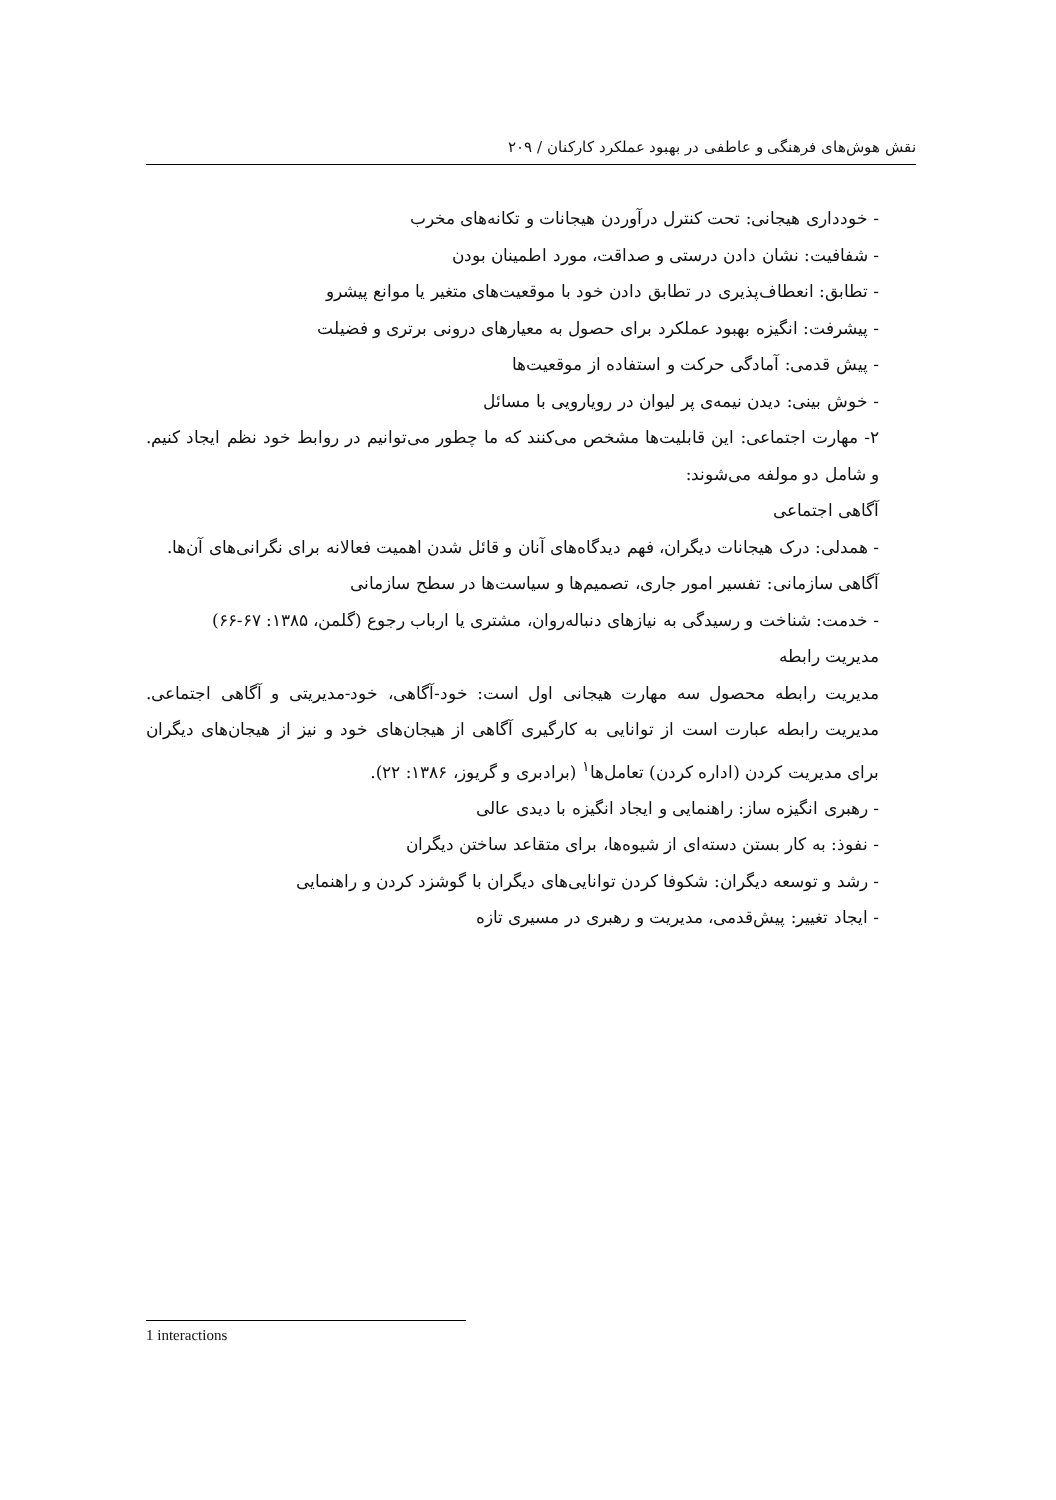نقش هوش‌های فرهنگی و عاطفی در بهبود عملکرد کارکنان / ۲۰۹
- خودداری هیجانی: تحت کنترل درآوردن هیجانات و تکانه‌های مخرب
- شفافیت: نشان دادن درستی و صداقت، مورد اطمینان بودن
- تطابق: انعطاف‌پذیری در تطابق دادن خود با موقعیت‌های متغیر یا موانع پیشرو
- پیشرفت: انگیزه بهبود عملکرد برای حصول به معیارهای درونی برتری و فضیلت
- پیش قدمی: آمادگی حرکت و استفاده از موقعیت‌ها
- خوش بینی: دیدن نیمه‌ی پر لیوان در رویارویی با مسائل
۲- مهارت اجتماعی: این قابلیت‌ها مشخص می‌کنند که ما چطور می‌توانیم در روابط خود نظم ایجاد کنیم. و شامل دو مولفه می‌شوند:
آگاهی اجتماعی
- همدلی: درک هیجانات دیگران، فهم دیدگاه‌های آنان و قائل شدن اهمیت فعالانه برای نگرانی‌های آن‌ها.
آگاهی سازمانی: تفسیر امور جاری، تصمیم‌ها و سیاست‌ها در سطح سازمانی
- خدمت: شناخت و رسیدگی به نیازهای دنباله‌روان، مشتری یا ارباب رجوع (گلمن، ۱۳۸۵: ۶۷-۶۶)
مدیریت رابطه
مدیریت رابطه محصول سه مهارت هیجانی اول است: خود-آگاهی، خود-مدیریتی و آگاهی اجتماعی. مدیریت رابطه عبارت است از توانایی به کارگیری آگاهی از هیجان‌های خود و نیز از هیجان‌های دیگران برای مدیریت کردن (اداره کردن) تعامل‌ها<sup>۱</sup> (برادبری و گریوز، ۱۳۸۶: ۲۲).
- رهبری انگیزه ساز: راهنمایی و ایجاد انگیزه با دیدی عالی
- نفوذ: به کار بستن دسته‌ای از شیوه‌ها، برای متقاعد ساختن دیگران
- رشد و توسعه دیگران: شکوفا کردن توانایی‌های دیگران با گوشزد کردن و راهنمایی
- ایجاد تغییر: پیش‌قدمی، مدیریت و رهبری در مسیری تازه
1 interactions